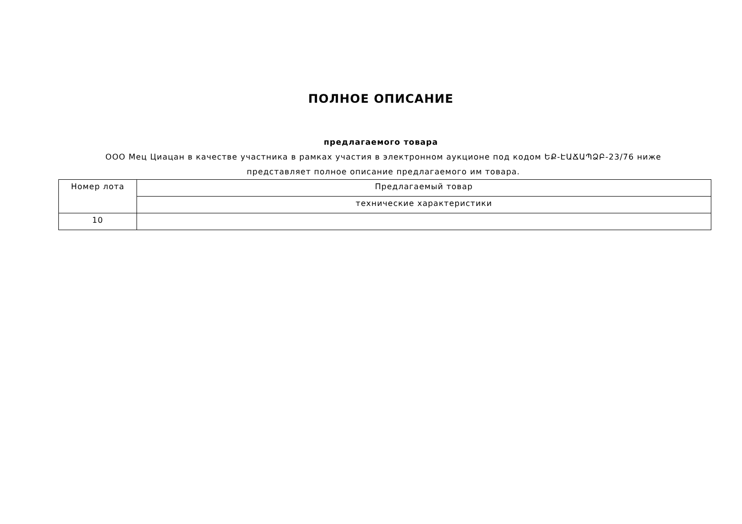ПОЛНОЕ ОПИСАНИЕ
предлагаемого товара
ООО Мец Циацан в качестве участника в рамках участия в электронном аукционе под кодом ԵՔ-ԷԱՃԱՊՁԲ-23/76 ниже представляет полное описание предлагаемого им товара.
| Номер лота | Предлагаемый товар |
| --- | --- |
| | технические характеристики |
| 10 | |